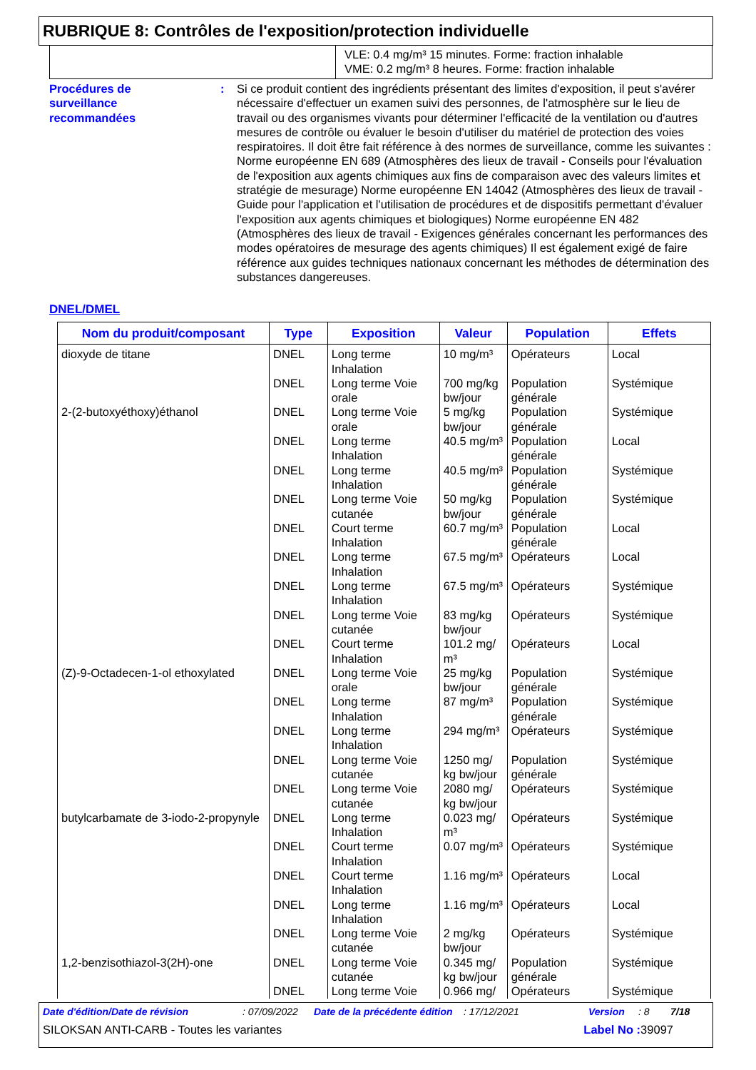RUBRIQUE 8: Contrôles de l'exposition/protection individuelle
VLE: 0.4 mg/m³ 15 minutes. Forme: fraction inhalable
VME: 0.2 mg/m³ 8 heures. Forme: fraction inhalable
Procédures de
surveillance
recommandées
: Si ce produit contient des ingrédients présentant des limites d'exposition, il peut s'avérer nécessaire d'effectuer un examen suivi des personnes, de l'atmosphère sur le lieu de travail ou des organismes vivants pour déterminer l'efficacité de la ventilation ou d'autres mesures de contrôle ou évaluer le besoin d'utiliser du matériel de protection des voies respiratoires. Il doit être fait référence à des normes de surveillance, comme les suivantes : Norme européenne EN 689 (Atmosphères des lieux de travail - Conseils pour l'évaluation de l'exposition aux agents chimiques aux fins de comparaison avec des valeurs limites et stratégie de mesurage) Norme européenne EN 14042 (Atmosphères des lieux de travail - Guide pour l'application et l'utilisation de procédures et de dispositifs permettant d'évaluer l'exposition aux agents chimiques et biologiques) Norme européenne EN 482 (Atmosphères des lieux de travail - Exigences générales concernant les performances des modes opératoires de mesurage des agents chimiques) Il est également exigé de faire référence aux guides techniques nationaux concernant les méthodes de détermination des substances dangereuses.
DNEL/DMEL
| Nom du produit/composant | Type | Exposition | Valeur | Population | Effets |
| --- | --- | --- | --- | --- | --- |
| dioxyde de titane | DNEL | Long terme Inhalation | 10 mg/m³ | Opérateurs | Local |
| | DNEL | Long terme Voie orale | 700 mg/kg bw/jour | Population générale | Systémique |
| 2-(2-butoxyéthoxy)éthanol | DNEL | Long terme Voie orale | 5 mg/kg bw/jour | Population générale | Systémique |
| | DNEL | Long terme Inhalation | 40.5 mg/m³ | Population générale | Local |
| | DNEL | Long terme Inhalation | 40.5 mg/m³ | Population générale | Systémique |
| | DNEL | Long terme Voie cutanée | 50 mg/kg bw/jour | Population générale | Systémique |
| | DNEL | Court terme Inhalation | 60.7 mg/m³ | Population générale | Local |
| | DNEL | Long terme Inhalation | 67.5 mg/m³ | Opérateurs | Local |
| | DNEL | Long terme Inhalation | 67.5 mg/m³ | Opérateurs | Systémique |
| | DNEL | Long terme Voie cutanée | 83 mg/kg bw/jour | Opérateurs | Systémique |
| | DNEL | Court terme Inhalation | 101.2 mg/ m³ | Opérateurs | Local |
| (Z)-9-Octadecen-1-ol ethoxylated | DNEL | Long terme Voie orale | 25 mg/kg bw/jour | Population générale | Systémique |
| | DNEL | Long terme Inhalation | 87 mg/m³ | Population générale | Systémique |
| | DNEL | Long terme Inhalation | 294 mg/m³ | Opérateurs | Systémique |
| | DNEL | Long terme Voie cutanée | 1250 mg/ kg bw/jour | Population générale | Systémique |
| | DNEL | Long terme Voie cutanée | 2080 mg/ kg bw/jour | Opérateurs | Systémique |
| butylcarbamate de 3-iodo-2-propynyle | DNEL | Long terme Inhalation | 0.023 mg/ m³ | Opérateurs | Systémique |
| | DNEL | Court terme Inhalation | 0.07 mg/m³ | Opérateurs | Systémique |
| | DNEL | Court terme Inhalation | 1.16 mg/m³ | Opérateurs | Local |
| | DNEL | Long terme Inhalation | 1.16 mg/m³ | Opérateurs | Local |
| | DNEL | Long terme Voie cutanée | 2 mg/kg bw/jour | Opérateurs | Systémique |
| 1,2-benzisothiazol-3(2H)-one | DNEL | Long terme Voie cutanée | 0.345 mg/ kg bw/jour | Population générale | Systémique |
| | DNEL | Long terme Voie | 0.966 mg/ | Opérateurs | Systémique |
Date d'édition/Date de révision: 07/09/2022 Date de la précédente édition: 17/12/2021 Version: 8 7/18
SILOKSAN ANTI-CARB - Toutes les variantes Label No : 39097